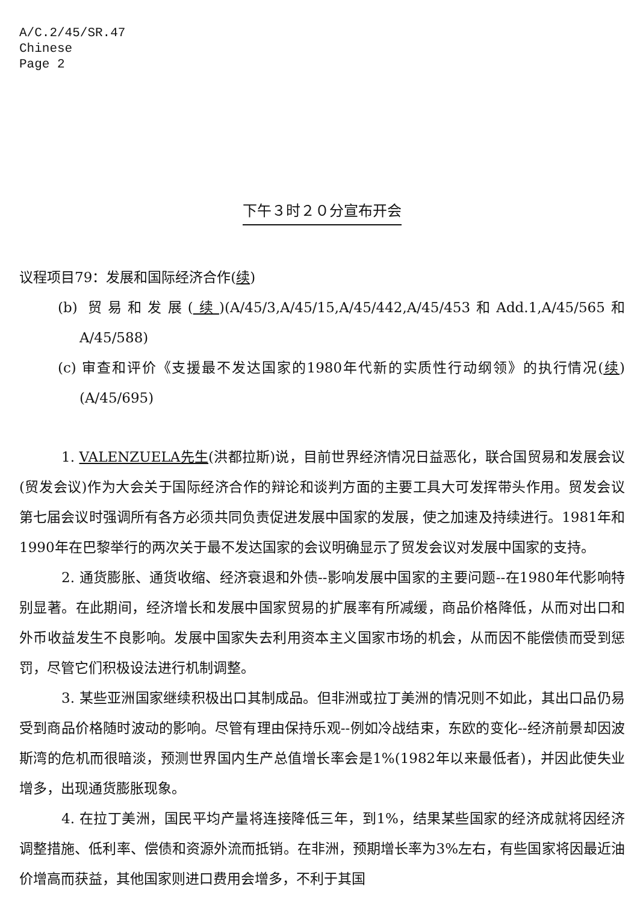A/C.2/45/SR.47
Chinese
Page 2
下午３时２０分宣布开会
议程项目79：发展和国际经济合作(续)
(b) 贸易和发展(续)(A/45/3,A/45/15,A/45/442,A/45/453和Add.1,A/45/565和A/45/588)
(c) 审查和评价《支援最不发达国家的1980年代新的实质性行动纲领》的执行情况(续)(A/45/695)
1. VALENZUELA先生(洪都拉斯)说，目前世界经济情况日益恶化，联合国贸易和发展会议(贸发会议)作为大会关于国际经济合作的辩论和谈判方面的主要工具大可发挥带头作用。贸发会议第七届会议时强调所有各方必须共同负责促进发展中国家的发展，使之加速及持续进行。1981年和1990年在巴黎举行的两次关于最不发达国家的会议明确显示了贸发会议对发展中国家的支持。
2. 通货膨胀、通货收缩、经济衰退和外债--影响发展中国家的主要问题--在1980年代影响特别显著。在此期间，经济增长和发展中国家贸易的扩展率有所减缓，商品价格降低，从而对出口和外币收益发生不良影响。发展中国家失去利用资本主义国家市场的机会，从而因不能偿债而受到惩罚，尽管它们积极设法进行机制调整。
3. 某些亚洲国家继续积极出口其制成品。但非洲或拉丁美洲的情况则不如此，其出口品仍易受到商品价格随时波动的影响。尽管有理由保持乐观--例如冷战结束，东欧的变化--经济前景却因波斯湾的危机而很暗淡，预测世界国内生产总值增长率会是1%(1982年以来最低者)，并因此使失业增多，出现通货膨胀现象。
4. 在拉丁美洲，国民平均产量将连接降低三年，到1%，结果某些国家的经济成就将因经济调整措施、低利率、偿债和资源外流而抵销。在非洲，预期增长率为3%左右，有些国家将因最近油价增高而获益，其他国家则进口费用会增多，不利于其国